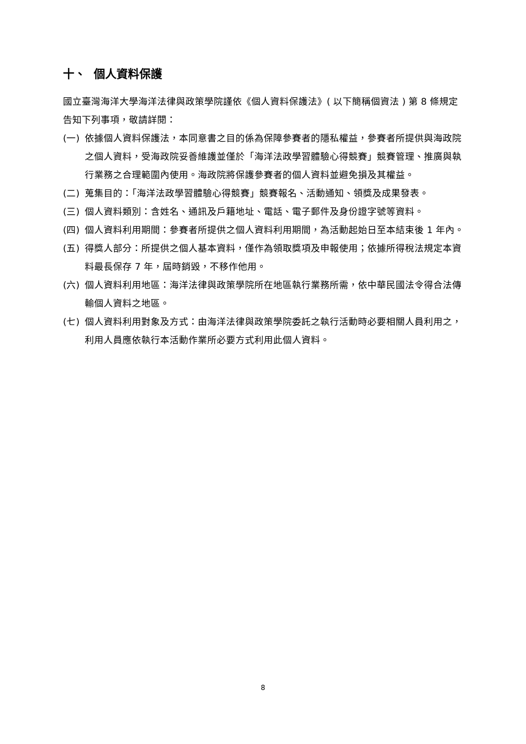十、 個人資料保護
國立臺灣海洋大學海洋法律與政策學院謹依《個人資料保護法》( 以下簡稱個資法 ) 第 8 條規定告知下列事項，敬請詳閱：
(一) 依據個人資料保護法，本同意書之目的係為保障參賽者的隱私權益，參賽者所提供與海政院之個人資料，受海政院妥善維護並僅於「海洋法政學習體驗心得競賽」競賽管理、推廣與執行業務之合理範圍內使用。海政院將保護參賽者的個人資料並避免損及其權益。
(二) 蒐集目的：「海洋法政學習體驗心得競賽」競賽報名、活動通知、領獎及成果發表。
(三) 個人資料類別：含姓名、通訊及戶籍地址、電話、電子郵件及身份證字號等資料。
(四) 個人資料利用期間：參賽者所提供之個人資料利用期間，為活動起始日至本結束後 1 年內。
(五) 得獎人部分：所提供之個人基本資料，僅作為領取獎項及申報使用；依據所得稅法規定本資料最長保存 7 年，屆時銷毀，不移作他用。
(六) 個人資料利用地區：海洋法律與政策學院所在地區執行業務所需，依中華民國法令得合法傳輸個人資料之地區。
(七) 個人資料利用對象及方式：由海洋法律與政策學院委託之執行活動時必要相關人員利用之，利用人員應依執行本活動作業所必要方式利用此個人資料。
8